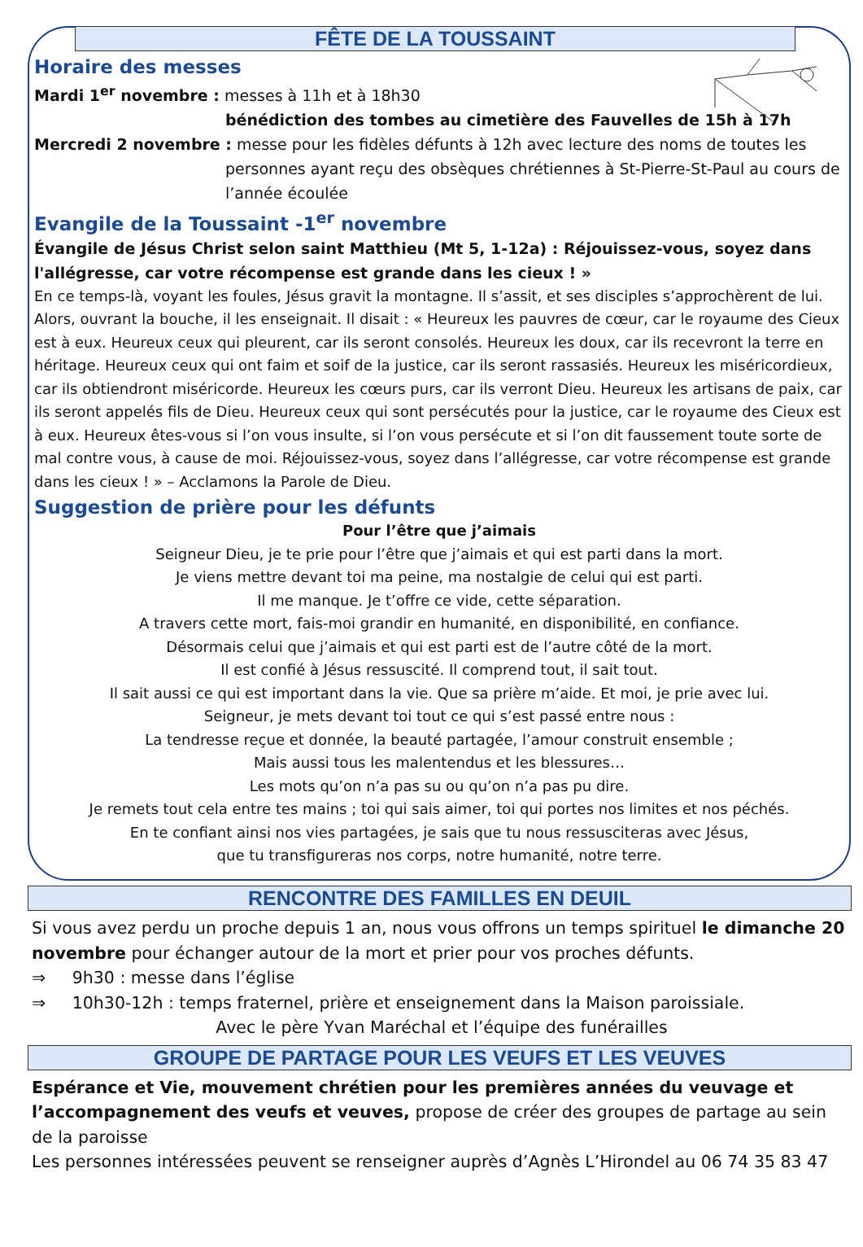FÊTE DE LA TOUSSAINT
Horaire des messes
Mardi 1<sup>er</sup> novembre : messes à 11h et à 18h30
bénédiction des tombes au cimetière des Fauvelles de 15h à 17h
Mercredi 2 novembre : messe pour les fidèles défunts à 12h avec lecture des noms de toutes les
personnes ayant reçu des obsèques chrétiennes à St-Pierre-St-Paul au cours de l’année écoulée
Evangile de la Toussaint -1<sup>er</sup> novembre
Évangile de Jésus Christ selon saint Matthieu (Mt 5, 1-12a) : Réjouissez-vous, soyez dans l'allégresse, car votre récompense est grande dans les cieux ! »
En ce temps-là, voyant les foules, Jésus gravit la montagne. Il s’assit, et ses disciples s’approchèrent de lui. Alors, ouvrant la bouche, il les enseignait. Il disait : « Heureux les pauvres de cœur, car le royaume des Cieux est à eux. Heureux ceux qui pleurent, car ils seront consolés. Heureux les doux, car ils recevront la terre en héritage. Heureux ceux qui ont faim et soif de la justice, car ils seront rassasiés. Heureux les miséricordieux, car ils obtiendront miséricorde. Heureux les cœurs purs, car ils verront Dieu. Heureux les artisans de paix, car ils seront appelés fils de Dieu. Heureux ceux qui sont persécutés pour la justice, car le royaume des Cieux est à eux. Heureux êtes-vous si l’on vous insulte, si l’on vous persécute et si l’on dit faussement toute sorte de mal contre vous, à cause de moi. Réjouissez-vous, soyez dans l’allégresse, car votre récompense est grande dans les cieux ! » – Acclamons la Parole de Dieu.
Suggestion de prière pour les défunts
Pour l’être que j’aimais
Seigneur Dieu, je te prie pour l’être que j’aimais et qui est parti dans la mort.
Je viens mettre devant toi ma peine, ma nostalgie de celui qui est parti.
Il me manque. Je t’offre ce vide, cette séparation.
A travers cette mort, fais-moi grandir en humanité, en disponibilité, en confiance.
Désormais celui que j’aimais et qui est parti est de l’autre côté de la mort.
Il est confié à Jésus ressuscité. Il comprend tout, il sait tout.
Il sait aussi ce qui est important dans la vie. Que sa prière m’aide. Et moi, je prie avec lui.
Seigneur, je mets devant toi tout ce qui s’est passé entre nous :
La tendresse reçue et donnée, la beauté partagée, l’amour construit ensemble ;
Mais aussi tous les malentendus et les blessures…
Les mots qu’on n’a pas su ou qu’on n’a pas pu dire.
Je remets tout cela entre tes mains ; toi qui sais aimer, toi qui portes nos limites et nos péchés.
En te confiant ainsi nos vies partagées, je sais que tu nous ressusciteras avec Jésus,
que tu transfigureras nos corps, notre humanité, notre terre.
RENCONTRE DES FAMILLES EN DEUIL
Si vous avez perdu un proche depuis 1 an, nous vous offrons un temps spirituel le dimanche 20 novembre pour échanger autour de la mort et prier pour vos proches défunts.
⇒ 9h30 : messe dans l’église
⇒ 10h30-12h : temps fraternel, prière et enseignement dans la Maison paroissiale.
Avec le père Yvan Maréchal et l’équipe des funérailles
GROUPE DE PARTAGE POUR LES VEUFS ET LES VEUVES
Espérance et Vie, mouvement chrétien pour les premières années du veuvage et l’accompagnement des veufs et veuves, propose de créer des groupes de partage au sein de la paroisse
Les personnes intéressées peuvent se renseigner auprès d’Agnès L’Hirondel au 06 74 35 83 47